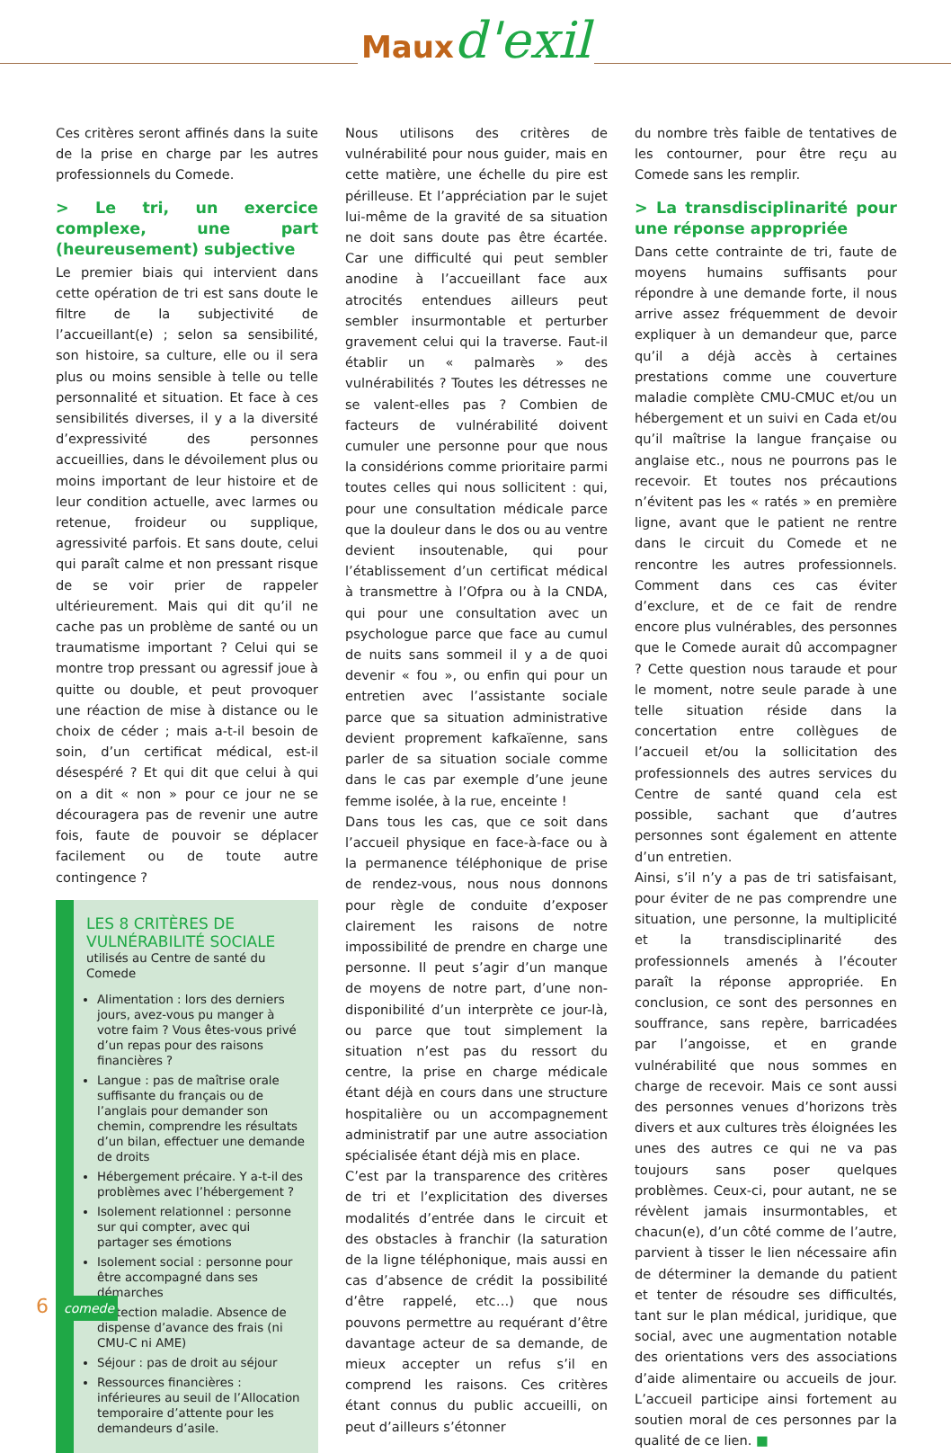Mauxd'exil
Ces critères seront affinés dans la suite de la prise en charge par les autres professionnels du Comede.
> Le tri, un exercice complexe, une part (heureusement) subjective
Le premier biais qui intervient dans cette opération de tri est sans doute le filtre de la subjectivité de l’accueillant(e) ; selon sa sensibilité, son histoire, sa culture, elle ou il sera plus ou moins sensible à telle ou telle personnalité et situation. Et face à ces sensibilités diverses, il y a la diversité d’expressivité des personnes accueillies, dans le dévoilement plus ou moins important de leur histoire et de leur condition actuelle, avec larmes ou retenue, froideur ou supplique, agressivité parfois. Et sans doute, celui qui paraît calme et non pressant risque de se voir prier de rappeler ultérieurement. Mais qui dit qu’il ne cache pas un problème de santé ou un traumatisme important ? Celui qui se montre trop pressant ou agressif joue à quitte ou double, et peut provoquer une réaction de mise à distance ou le choix de céder ; mais a-t-il besoin de soin, d’un certificat médical, est-il désespéré ? Et qui dit que celui à qui on a dit « non » pour ce jour ne se découragera pas de revenir une autre fois, faute de pouvoir se déplacer facilement ou de toute autre contingence ?
LES 8 CRITÈRES DE VULNÉRABILITÉ SOCIALE
utilisés au Centre de santé du Comede
Alimentation : lors des derniers jours, avez-vous pu manger à votre faim ? Vous êtes-vous privé d’un repas pour des raisons financières ?
Langue : pas de maîtrise orale suffisante du français ou de l’anglais pour demander son chemin, comprendre les résultats d’un bilan, effectuer une demande de droits
Hébergement précaire. Y a-t-il des problèmes avec l’hébergement ?
Isolement relationnel : personne sur qui compter, avec qui partager ses émotions
Isolement social : personne pour être accompagné dans ses démarches
Protection maladie. Absence de dispense d’avance des frais (ni CMU-C ni AME)
Séjour : pas de droit au séjour
Ressources financières : inférieures au seuil de l’Allocation temporaire d’attente pour les demandeurs d’asile.
Nous utilisons des critères de vulnérabilité pour nous guider, mais en cette matière, une échelle du pire est périlleuse. Et l’appréciation par le sujet lui-même de la gravité de sa situation ne doit sans doute pas être écartée. Car une difficulté qui peut sembler anodine à l’accueillant face aux atrocités entendues ailleurs peut sembler insurmontable et perturber gravement celui qui la traverse. Faut-il établir un « palmarès » des vulnérabilités ? Toutes les détresses ne se valent-elles pas ? Combien de facteurs de vulnérabilité doivent cumuler une personne pour que nous la considérions comme prioritaire parmi toutes celles qui nous sollicitent : qui, pour une consultation médicale parce que la douleur dans le dos ou au ventre devient insoutenable, qui pour l’établissement d’un certificat médical à transmettre à l’Ofpra ou à la CNDA, qui pour une consultation avec un psychologue parce que face au cumul de nuits sans sommeil il y a de quoi devenir « fou », ou enfin qui pour un entretien avec l’assistante sociale parce que sa situation administrative devient proprement kafkaïenne, sans parler de sa situation sociale comme dans le cas par exemple d’une jeune femme isolée, à la rue, enceinte !
Dans tous les cas, que ce soit dans l’accueil physique en face-à-face ou à la permanence téléphonique de prise de rendez-vous, nous nous donnons pour règle de conduite d’exposer clairement les raisons de notre impossibilité de prendre en charge une personne. Il peut s’agir d’un manque de moyens de notre part, d’une non-disponibilité d’un interprète ce jour-là, ou parce que tout simplement la situation n’est pas du ressort du centre, la prise en charge médicale étant déjà en cours dans une structure hospitalière ou un accompagnement administratif par une autre association spécialisée étant déjà mis en place.
C’est par la transparence des critères de tri et l’explicitation des diverses modalités d’entrée dans le circuit et des obstacles à franchir (la saturation de la ligne téléphonique, mais aussi en cas d’absence de crédit la possibilité d’être rappelé, etc…) que nous pouvons permettre au requérant d’être davantage acteur de sa demande, de mieux accepter un refus s’il en comprend les raisons. Ces critères étant connus du public accueilli, on peut d’ailleurs s’étonner
du nombre très faible de tentatives de les contourner, pour être reçu au Comede sans les remplir.
> La transdisciplinarité pour une réponse appropriée
Dans cette contrainte de tri, faute de moyens humains suffisants pour répondre à une demande forte, il nous arrive assez fréquemment de devoir expliquer à un demandeur que, parce qu’il a déjà accès à certaines prestations comme une couverture maladie complète CMU-CMUC et/ou un hébergement et un suivi en Cada et/ou qu’il maîtrise la langue française ou anglaise etc., nous ne pourrons pas le recevoir. Et toutes nos précautions n’évitent pas les « ratés » en première ligne, avant que le patient ne rentre dans le circuit du Comede et ne rencontre les autres professionnels. Comment dans ces cas éviter d’exclure, et de ce fait de rendre encore plus vulnérables, des personnes que le Comede aurait dû accompagner ? Cette question nous taraude et pour le moment, notre seule parade à une telle situation réside dans la concertation entre collègues de l’accueil et/ou la sollicitation des professionnels des autres services du Centre de santé quand cela est possible, sachant que d’autres personnes sont également en attente d’un entretien.
Ainsi, s’il n’y a pas de tri satisfaisant, pour éviter de ne pas comprendre une situation, une personne, la multiplicité et la transdisciplinarité des professionnels amenés à l’écouter paraît la réponse appropriée. En conclusion, ce sont des personnes en souffrance, sans repère, barricadées par l’angoisse, et en grande vulnérabilité que nous sommes en charge de recevoir. Mais ce sont aussi des personnes venues d’horizons très divers et aux cultures très éloignées les unes des autres ce qui ne va pas toujours sans poser quelques problèmes. Ceux-ci, pour autant, ne se révèlent jamais insurmontables, et chacun(e), d’un côté comme de l’autre, parvient à tisser le lien nécessaire afin de déterminer la demande du patient et tenter de résoudre ses difficultés, tant sur le plan médical, juridique, que social, avec une augmentation notable des orientations vers des associations d’aide alimentaire ou accueils de jour. L’accueil participe ainsi fortement au soutien moral de ces personnes par la qualité de ce lien. ■
6 comede